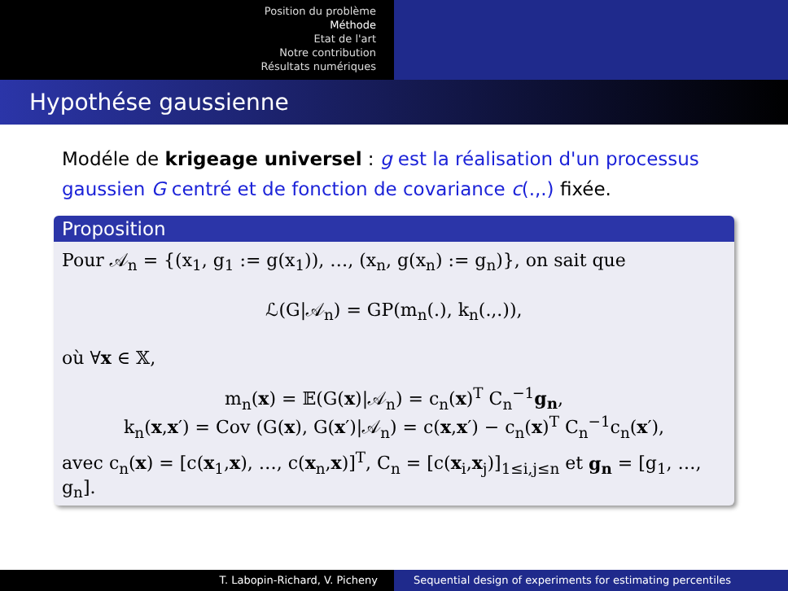Position du problème
Méthode
Etat de l'art
Notre contribution
Résultats numériques
Hypothése gaussienne
Modéle de krigeage universel : g est la réalisation d'un processus gaussien G centré et de fonction de covariance c(.,.) fixée.
Proposition
Pour 𝒜<sub>n</sub> = {(x<sub>1</sub>, g<sub>1</sub> := g(x<sub>1</sub>)), …, (x<sub>n</sub>, g(x<sub>n</sub>) := g<sub>n</sub>)}, on sait que
ℒ(G|𝒜<sub>n</sub>) = GP(m<sub>n</sub>(.), k<sub>n</sub>(.,.)),
où ∀x ∈ 𝕏,
m<sub>n</sub>(x) = 𝔼(G(x)|𝒜<sub>n</sub>) = c<sub>n</sub>(x)<sup>T</sup> C<sub>n</sub><sup>−1</sup>g<sub>n</sub>,
k<sub>n</sub>(x,x′) = Cov (G(x), G(x′)|𝒜<sub>n</sub>) = c(x,x′) − c<sub>n</sub>(x)<sup>T</sup> C<sub>n</sub><sup>−1</sup>c<sub>n</sub>(x′),
avec c<sub>n</sub>(x) = [c(x<sub>1</sub>,x), …, c(x<sub>n</sub>,x)]<sup>T</sup>, C<sub>n</sub> = [c(x<sub>i</sub>,x<sub>j</sub>)]<sub>1≤i,j≤n</sub> et g<sub>n</sub> = [g<sub>1</sub>, …, g<sub>n</sub>].
T. Labopin-Richard, V. Picheny Sequential design of experiments for estimating percentiles